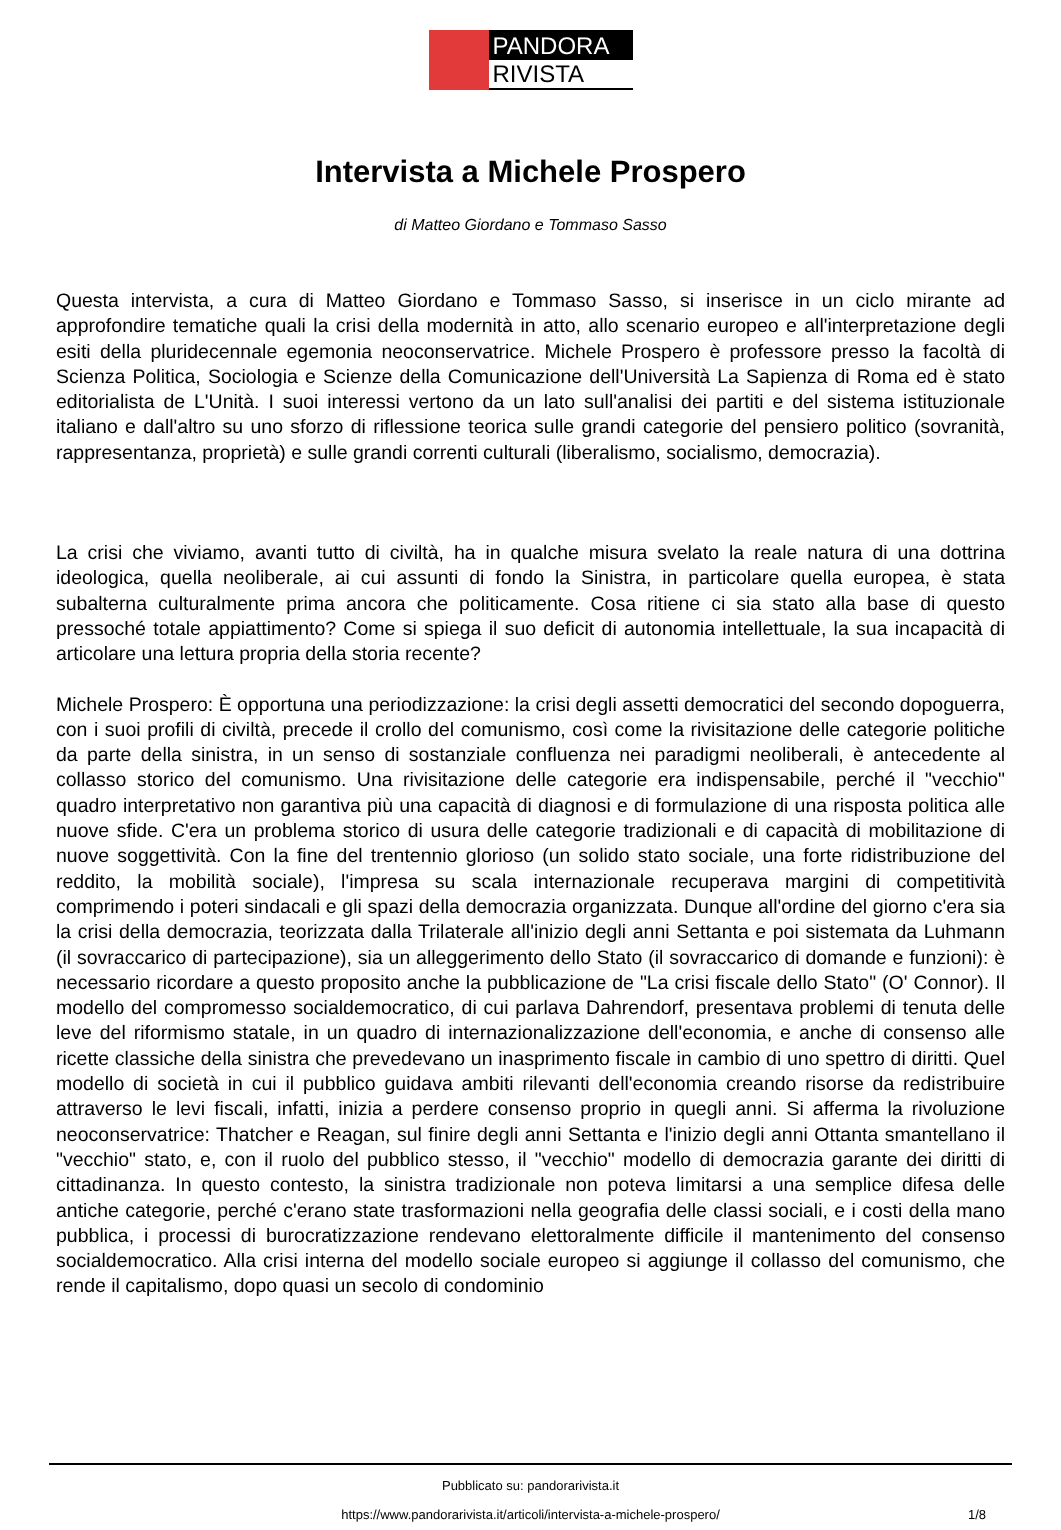PANDORA
RIVISTA
Intervista a Michele Prospero
di Matteo Giordano e Tommaso Sasso
Questa intervista, a cura di Matteo Giordano e Tommaso Sasso, si inserisce in un ciclo mirante ad approfondire tematiche quali la crisi della modernità in atto, allo scenario europeo e all'interpretazione degli esiti della pluridecennale egemonia neoconservatrice. Michele Prospero è professore presso la facoltà di Scienza Politica, Sociologia e Scienze della Comunicazione dell'Università La Sapienza di Roma ed è stato editorialista de L'Unità. I suoi interessi vertono da un lato sull'analisi dei partiti e del sistema istituzionale italiano e dall'altro su uno sforzo di riflessione teorica sulle grandi categorie del pensiero politico (sovranità, rappresentanza, proprietà) e sulle grandi correnti culturali (liberalismo, socialismo, democrazia).
La crisi che viviamo, avanti tutto di civiltà, ha in qualche misura svelato la reale natura di una dottrina ideologica, quella neoliberale, ai cui assunti di fondo la Sinistra, in particolare quella europea, è stata subalterna culturalmente prima ancora che politicamente. Cosa ritiene ci sia stato alla base di questo pressoché totale appiattimento? Come si spiega il suo deficit di autonomia intellettuale, la sua incapacità di articolare una lettura propria della storia recente?
Michele Prospero: È opportuna una periodizzazione: la crisi degli assetti democratici del secondo dopoguerra, con i suoi profili di civiltà, precede il crollo del comunismo, così come la rivisitazione delle categorie politiche da parte della sinistra, in un senso di sostanziale confluenza nei paradigmi neoliberali, è antecedente al collasso storico del comunismo. Una rivisitazione delle categorie era indispensabile, perché il "vecchio" quadro interpretativo non garantiva più una capacità di diagnosi e di formulazione di una risposta politica alle nuove sfide. C'era un problema storico di usura delle categorie tradizionali e di capacità di mobilitazione di nuove soggettività. Con la fine del trentennio glorioso (un solido stato sociale, una forte ridistribuzione del reddito, la mobilità sociale), l'impresa su scala internazionale recuperava margini di competitività comprimendo i poteri sindacali e gli spazi della democrazia organizzata. Dunque all'ordine del giorno c'era sia la crisi della democrazia, teorizzata dalla Trilaterale all'inizio degli anni Settanta e poi sistemata da Luhmann (il sovraccarico di partecipazione), sia un alleggerimento dello Stato (il sovraccarico di domande e funzioni): è necessario ricordare a questo proposito anche la pubblicazione de "La crisi fiscale dello Stato" (O' Connor). Il modello del compromesso socialdemocratico, di cui parlava Dahrendorf, presentava problemi di tenuta delle leve del riformismo statale, in un quadro di internazionalizzazione dell'economia, e anche di consenso alle ricette classiche della sinistra che prevedevano un inasprimento fiscale in cambio di uno spettro di diritti. Quel modello di società in cui il pubblico guidava ambiti rilevanti dell'economia creando risorse da redistribuire attraverso le levi fiscali, infatti, inizia a perdere consenso proprio in quegli anni. Si afferma la rivoluzione neoconservatrice: Thatcher e Reagan, sul finire degli anni Settanta e l'inizio degli anni Ottanta smantellano il "vecchio" stato, e, con il ruolo del pubblico stesso, il "vecchio" modello di democrazia garante dei diritti di cittadinanza. In questo contesto, la sinistra tradizionale non poteva limitarsi a una semplice difesa delle antiche categorie, perché c'erano state trasformazioni nella geografia delle classi sociali, e i costi della mano pubblica, i processi di burocratizzazione rendevano elettoralmente difficile il mantenimento del consenso socialdemocratico. Alla crisi interna del modello sociale europeo si aggiunge il collasso del comunismo, che rende il capitalismo, dopo quasi un secolo di condominio
Pubblicato su: pandorarivista.it
https://www.pandorarivista.it/articoli/intervista-a-michele-prospero/ 1/8